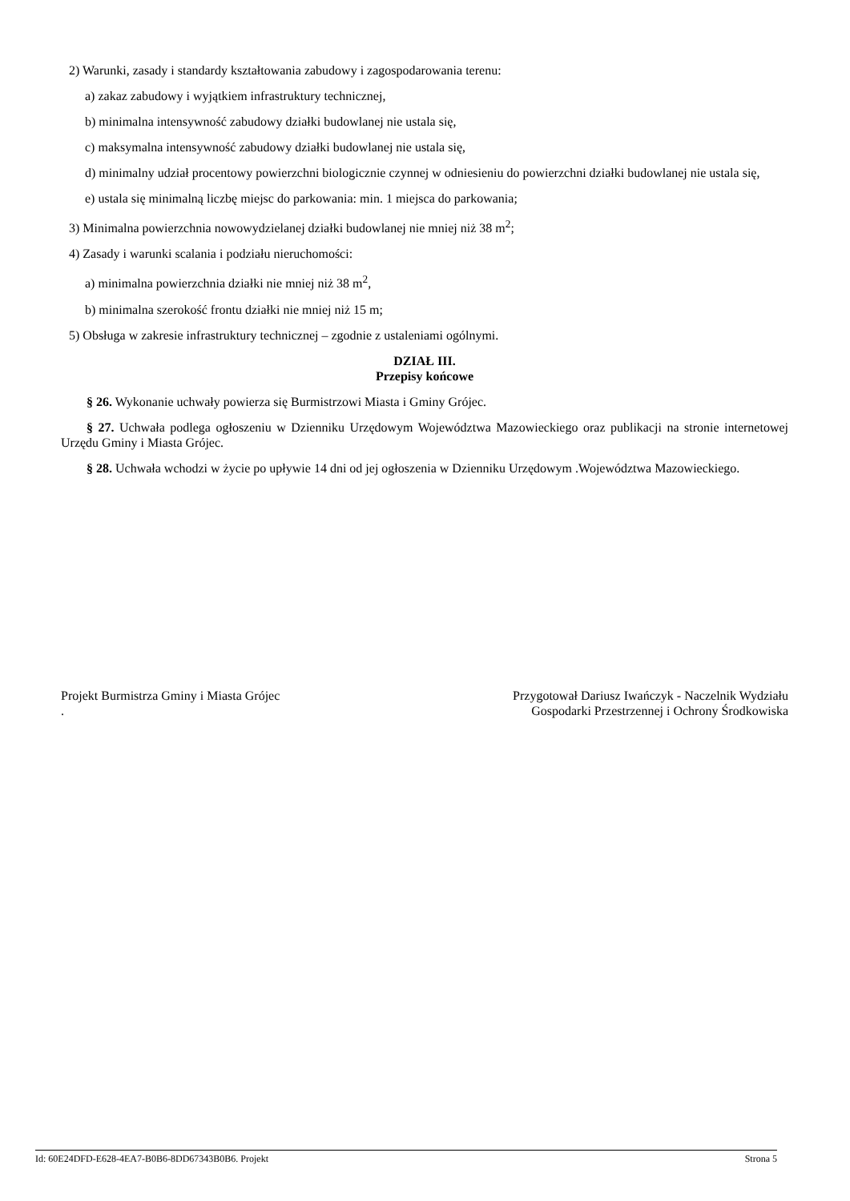2) Warunki, zasady i standardy kształtowania zabudowy i zagospodarowania terenu:
a) zakaz zabudowy i wyjątkiem infrastruktury technicznej,
b) minimalna intensywność zabudowy działki budowlanej nie ustala się,
c) maksymalna intensywność zabudowy działki budowlanej nie ustala się,
d) minimalny udział procentowy powierzchni biologicznie czynnej w odniesieniu do powierzchni działki budowlanej nie ustala się,
e) ustala się minimalną liczbę miejsc do parkowania: min. 1 miejsca do parkowania;
3) Minimalna powierzchnia nowowydzielanej działki budowlanej nie mniej niż 38 m<sup>2</sup>;
4) Zasady i warunki scalania i podziału nieruchomości:
a) minimalna powierzchnia działki nie mniej niż 38 m<sup>2</sup>,
b) minimalna szerokość frontu działki nie mniej niż 15 m;
5) Obsługa w zakresie infrastruktury technicznej – zgodnie z ustaleniami ogólnymi.
DZIAŁ III.
Przepisy końcowe
§ 26. Wykonanie uchwały powierza się Burmistrzowi Miasta i Gminy Grójec.
§ 27. Uchwała podlega ogłoszeniu w Dzienniku Urzędowym Województwa Mazowieckiego oraz publikacji na stronie internetowej Urzędu Gminy i Miasta Grójec.
§ 28. Uchwała wchodzi w życie po upływie 14 dni od jej ogłoszenia w Dzienniku Urzędowym .Województwa Mazowieckiego.
Projekt Burmistrza Gminy i Miasta Grójec
.
Przygotował Dariusz Iwańczyk - Naczelnik Wydziału
Gospodarki Przestrzennej i Ochrony Środkowiska
Id: 60E24DFD-E628-4EA7-B0B6-8DD67343B0B6. Projekt Strona 5